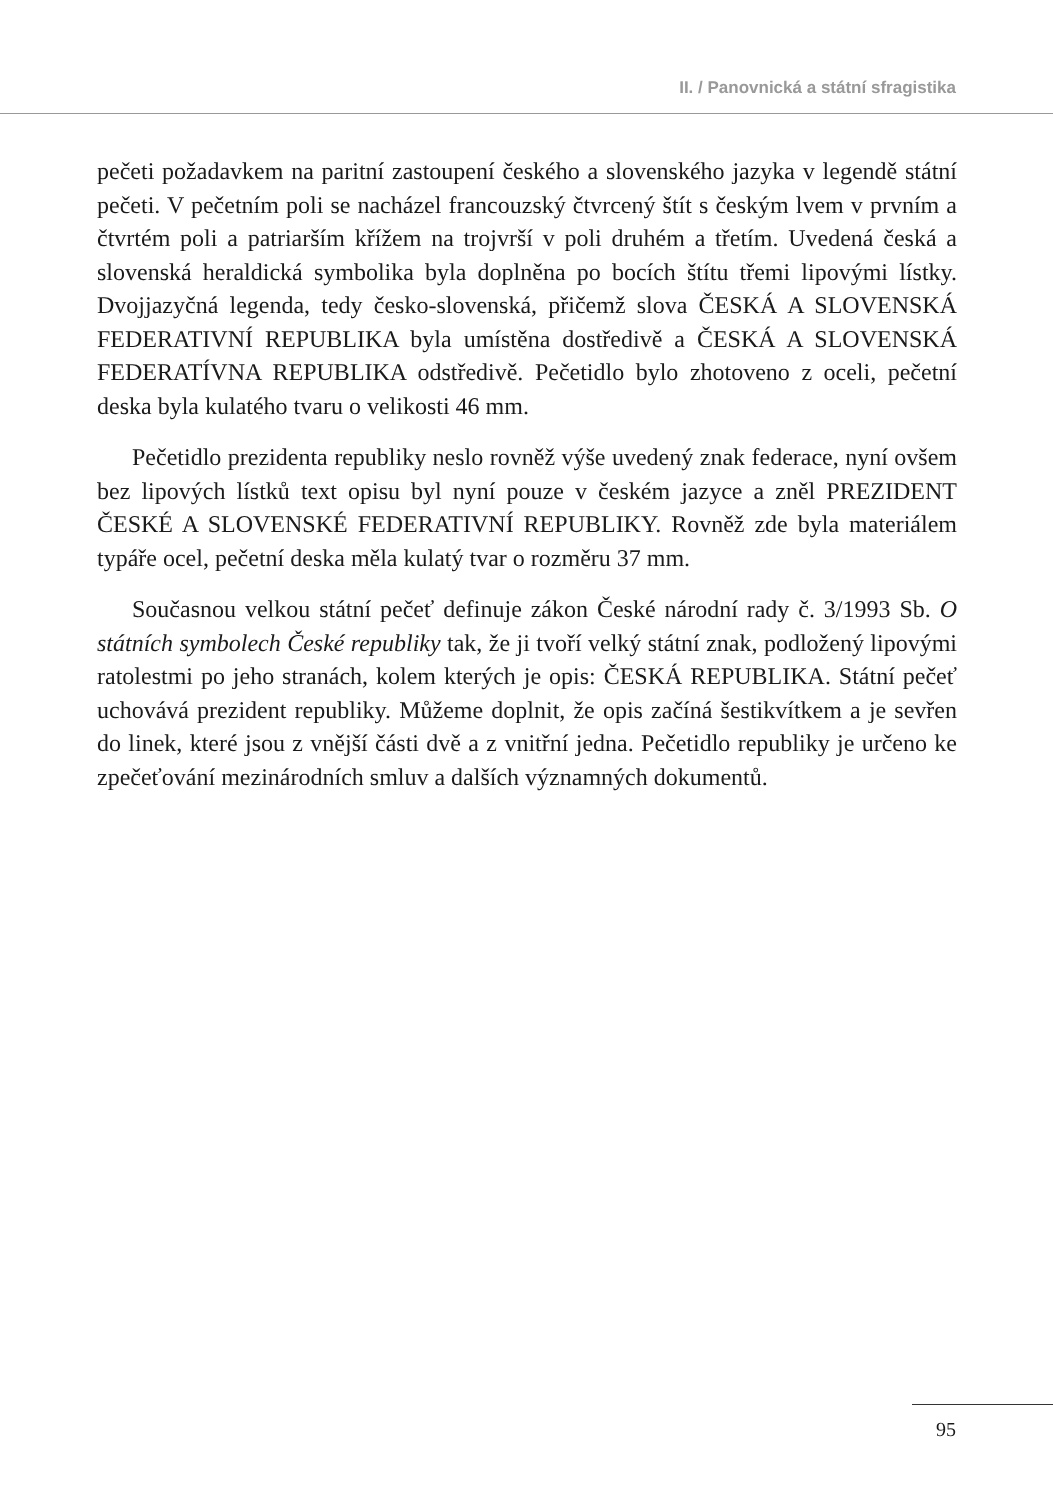II. / Panovnická a státní sfragistika
pečeti požadavkem na paritní zastoupení českého a slovenského jazyka v legendě státní pečeti. V pečetním poli se nacházel francouzský čtvrcený štít s českým lvem v prvním a čtvrtém poli a patriarším křížem na trojvrší v poli druhém a třetím. Uvedená česká a slovenská heraldická symbolika byla doplněna po bocích štítu třemi lipovými lístky. Dvojjazyčná legenda, tedy česko-slovenská, přičemž slova ČESKÁ A SLOVENSKÁ FEDERATIVNÍ REPUBLIKA byla umístěna dostředivě a ČESKÁ A SLOVENSKÁ FEDERATÍVNA REPUBLIKA odstředivě. Pečetidlo bylo zhotoveno z oceli, pečetní deska byla kulatého tvaru o velikosti 46 mm.
Pečetidlo prezidenta republiky neslo rovněž výše uvedený znak federace, nyní ovšem bez lipových lístků text opisu byl nyní pouze v českém jazyce a zněl PREZIDENT ČESKÉ A SLOVENSKÉ FEDERATIVNÍ REPUBLIKY. Rovněž zde byla materiálem typáře ocel, pečetní deska měla kulatý tvar o rozměru 37 mm.
Současnou velkou státní pečeť definuje zákon České národní rady č. 3/1993 Sb. O státních symbolech České republiky tak, že ji tvoří velký státní znak, podložený lipovými ratolestmi po jeho stranách, kolem kterých je opis: ČESKÁ REPUBLIKA. Státní pečeť uchovává prezident republiky. Můžeme doplnit, že opis začíná šestikvítkem a je sevřen do linek, které jsou z vnější části dvě a z vnitřní jedna. Pečetidlo republiky je určeno ke zpečeťování mezinárodních smluv a dalších významných dokumentů.
95